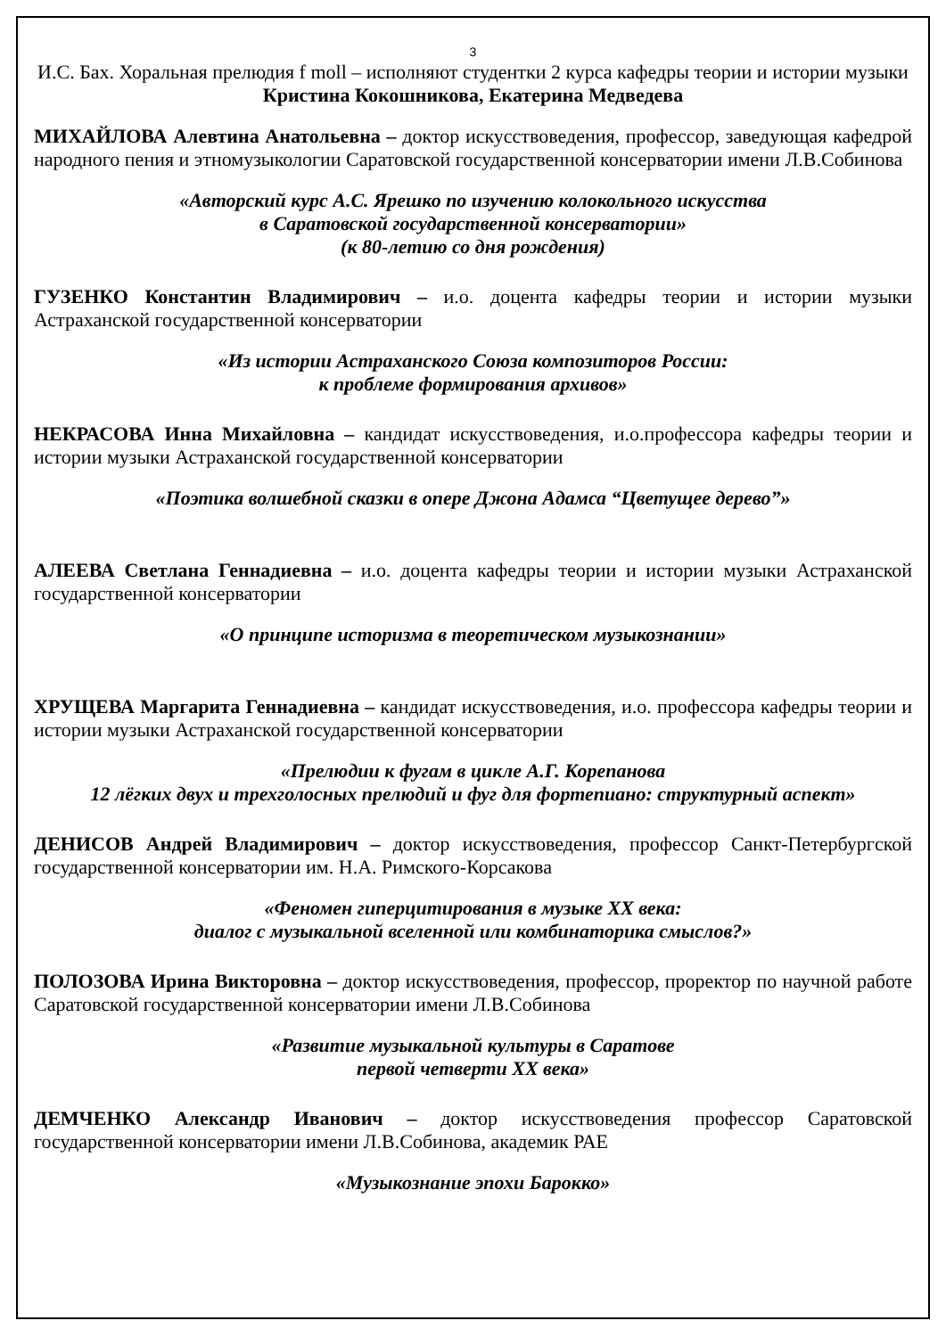3
И.С. Бах. Хоральная прелюдия f moll – исполняют студентки 2 курса кафедры теории и истории музыки Кристина Кокошникова, Екатерина Медведева
МИХАЙЛОВА Алевтина Анатольевна – доктор искусствоведения, профессор, заведующая кафедрой народного пения и этномузыкологии Саратовской государственной консерватории имени Л.В.Собинова
«Авторский курс А.С. Ярешко по изучению колокольного искусства
в Саратовской государственной консерватории»
(к 80-летию со дня рождения)
ГУЗЕНКО Константин Владимирович – и.о. доцента кафедры теории и истории музыки Астраханской государственной консерватории
«Из истории Астраханского Союза композиторов России:
к проблеме формирования архивов»
НЕКРАСОВА Инна Михайловна – кандидат искусствоведения, и.о.профессора кафедры теории и истории музыки Астраханской государственной консерватории
«Поэтика волшебной сказки в опере Джона Адамса “Цветущее дерево”»
АЛЕЕВА Светлана Геннадиевна – и.о. доцента кафедры теории и истории музыки Астраханской государственной консерватории
«О принципе историзма в теоретическом музыкознании»
ХРУЩЕВА Маргарита Геннадиевна – кандидат искусствоведения, и.о. профессора кафедры теории и истории музыки Астраханской государственной консерватории
«Прелюдии к фугам в цикле А.Г. Корепанова
12 лёгких двух и трехголосных прелюдий и фуг для фортепиано: структурный аспект»
ДЕНИСОВ Андрей Владимирович – доктор искусствоведения, профессор Санкт-Петербургской государственной консерватории им. Н.А. Римского-Корсакова
«Феномен гиперцитирования в музыке XX века:
диалог с музыкальной вселенной или комбинаторика смыслов?»
ПОЛОЗОВА Ирина Викторовна – доктор искусствоведения, профессор, проректор по научной работе Саратовской государственной консерватории имени Л.В.Собинова
«Развитие музыкальной культуры в Саратове
первой четверти XX века»
ДЕМЧЕНКО Александр Иванович – доктор искусствоведения профессор Саратовской государственной консерватории имени Л.В.Собинова, академик РАЕ
«Музыкознание эпохи Барокко»